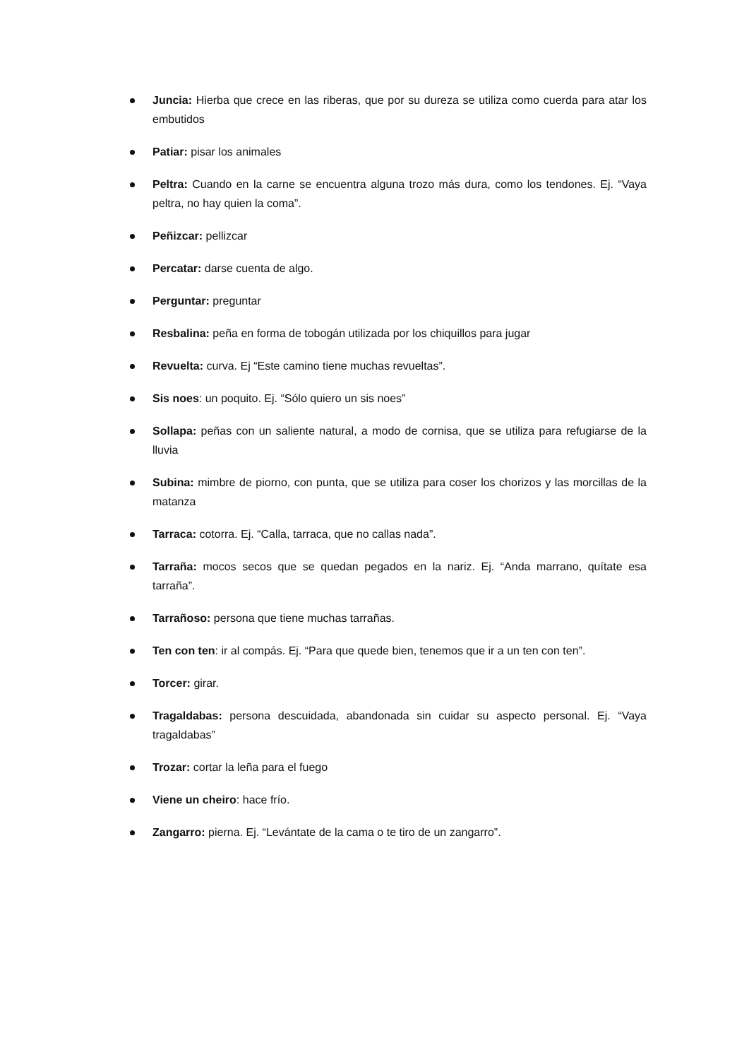Juncia: Hierba que crece en las riberas, que por su dureza se utiliza como cuerda para atar los embutidos
Patiar: pisar los animales
Peltra: Cuando en la carne se encuentra alguna trozo más dura, como los tendones. Ej. “Vaya peltra, no hay quien la coma”.
Peñizcar: pellizcar
Percatar: darse cuenta de algo.
Perguntar: preguntar
Resbalina: peña en forma de tobogán utilizada por los chiquillos para jugar
Revuelta: curva. Ej “Este camino tiene muchas revueltas”.
Sis noes: un poquito. Ej. “Sólo quiero un sis noes”
Sollapa: peñas con un saliente natural, a modo de cornisa, que se utiliza para refugiarse de la lluvia
Subina: mimbre de piorno, con punta, que se utiliza para coser los chorizos y las morcillas de la matanza
Tarraca: cotorra. Ej. “Calla, tarraca, que no callas nada”.
Tarraña: mocos secos que se quedan pegados en la nariz. Ej. “Anda marrano, quítate esa tarraña”.
Tarrañoso: persona que tiene muchas tarrañas.
Ten con ten: ir al compás. Ej. “Para que quede bien, tenemos que ir a un ten con ten”.
Torcer: girar.
Tragaldabas: persona descuidada, abandonada sin cuidar su aspecto personal. Ej. “Vaya tragaldabas”
Trozar: cortar la leña para el fuego
Viene un cheiro: hace frío.
Zangarro: pierna. Ej. “Levántate de la cama o te tiro de un zangarro”.